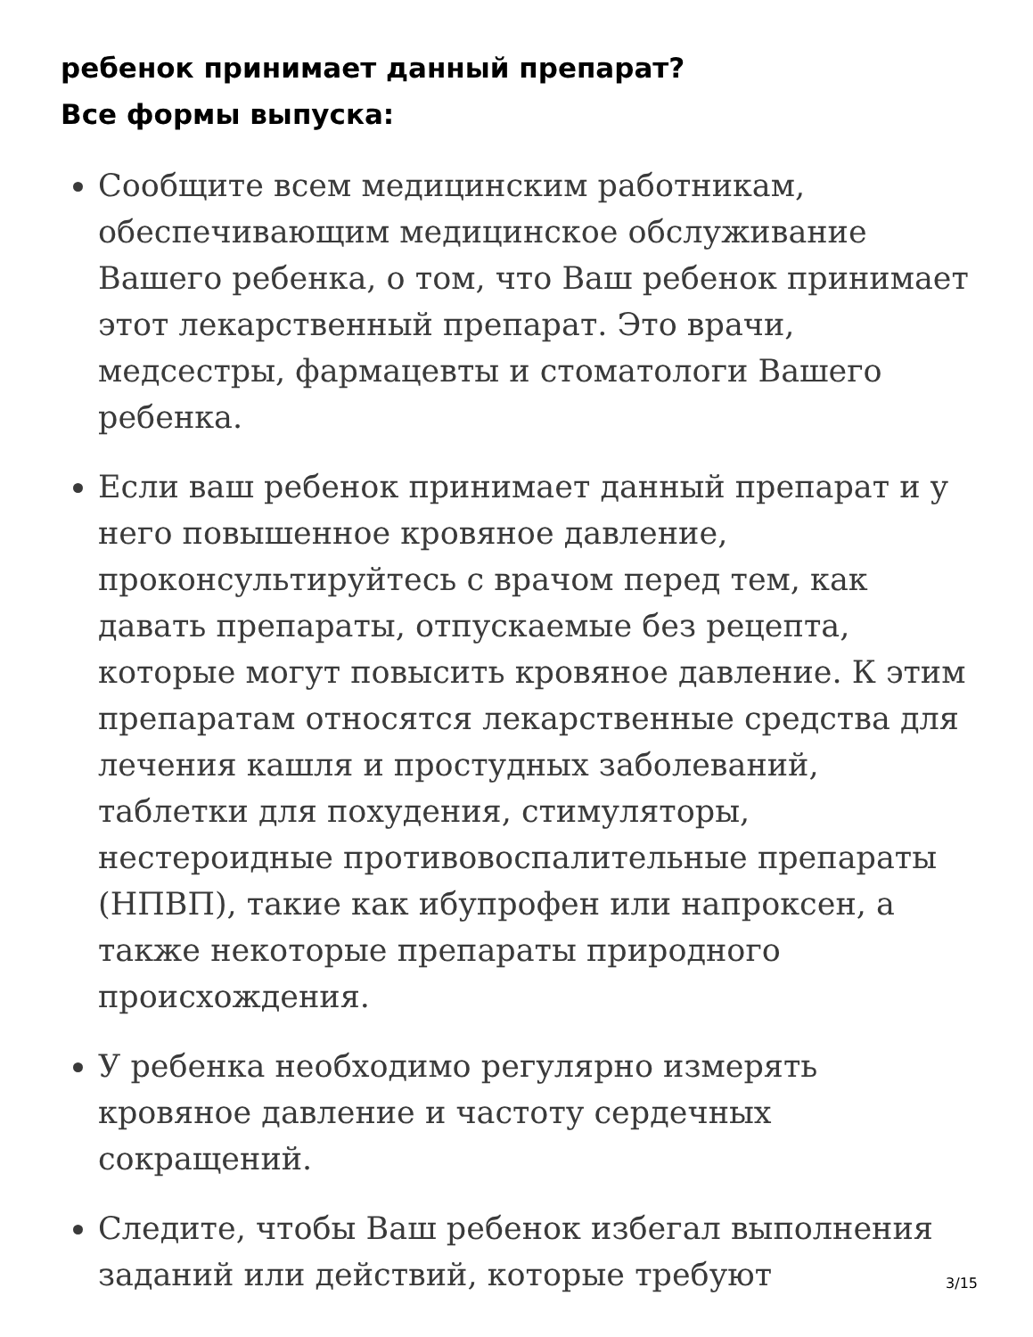ребенок принимает данный препарат?
Все формы выпуска:
Сообщите всем медицинским работникам, обеспечивающим медицинское обслуживание Вашего ребенка, о том, что Ваш ребенок принимает этот лекарственный препарат. Это врачи, медсестры, фармацевты и стоматологи Вашего ребенка.
Если ваш ребенок принимает данный препарат и у него повышенное кровяное давление, проконсультируйтесь с врачом перед тем, как давать препараты, отпускаемые без рецепта, которые могут повысить кровяное давление. К этим препаратам относятся лекарственные средства для лечения кашля и простудных заболеваний, таблетки для похудения, стимуляторы, нестероидные противовоспалительные препараты (НПВП), такие как ибупрофен или напроксен, а также некоторые препараты природного происхождения.
У ребенка необходимо регулярно измерять кровяное давление и частоту сердечных сокращений.
Следите, чтобы Ваш ребенок избегал выполнения заданий или действий, которые требуют
3/15